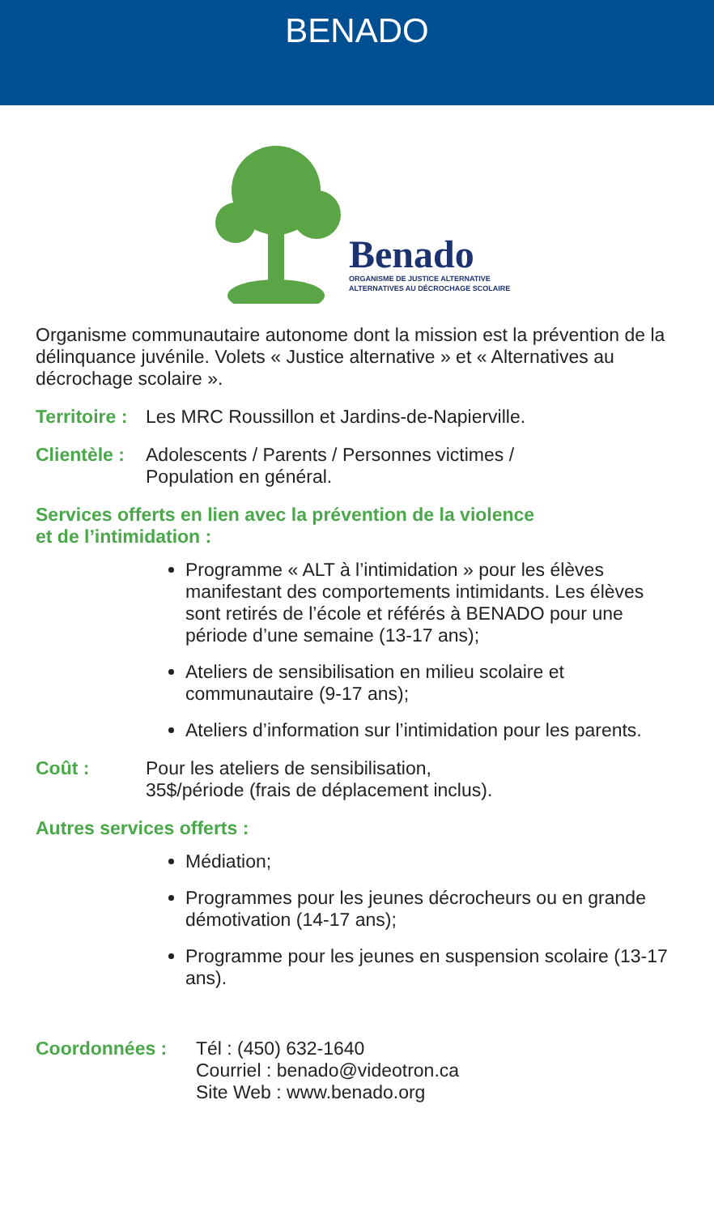BENADO
Benado
ORGANISME DE JUSTICE ALTERNATIVE
ALTERNATIVES AU DÉCROCHAGE SCOLAIRE
Organisme communautaire autonome dont la mission est la prévention de la délinquance juvénile. Volets « Justice alternative » et « Alternatives au décrochage scolaire ».
Territoire : Les MRC Roussillon et Jardins-de-Napierville.
Clientèle : Adolescents / Parents / Personnes victimes /
Population en général.
Services offerts en lien avec la prévention de la violence
et de l’intimidation :
Programme « ALT à l’intimidation » pour les élèves manifestant des comportements intimidants. Les élèves sont retirés de l’école et référés à BENADO pour une période d’une semaine (13-17 ans);
Ateliers de sensibilisation en milieu scolaire et communautaire (9-17 ans);
Ateliers d’information sur l’intimidation pour les parents.
Coût : Pour les ateliers de sensibilisation,
35$/période (frais de déplacement inclus).
Autres services offerts :
Médiation;
Programmes pour les jeunes décrocheurs ou en grande démotivation (14-17 ans);
Programme pour les jeunes en suspension scolaire (13-17 ans).
Coordonnées : Tél : (450) 632-1640
Courriel : benado@videotron.ca
Site Web : www.benado.org